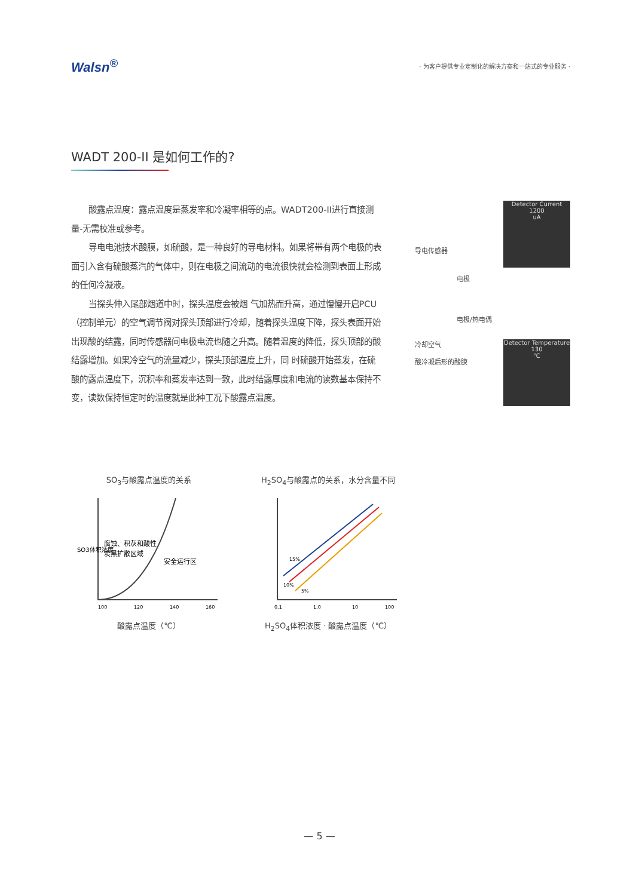Walsn<sup>®</sup>
· 为客户提供专业定制化的解决方案和一站式的专业服务 ·
WADT 200-II 是如何工作的?
酸露点温度：露点温度是蒸发率和冷凝率相等的点。WADT200-II进行直接测量-无需校准或参考。
导电电池技术酸膜，如硫酸，是一种良好的导电材料。如果将带有两个电极的表面引入含有硫酸蒸汽的气体中，则在电极之间流动的电流很快就会检测到表面上形成的任何冷凝液。
当探头伸入尾部烟道中时，探头温度会被烟 气加热而升高，通过慢慢开启PCU（控制单元）的空气调节阀对探头顶部进行冷却，随着探头温度下降，探头表面开始出现酸的结露，同时传感器间电极电流也随之升高。随着温度的降低，探头顶部的酸结露增加。如果冷空气的流量减少，探头顶部温度上升，同 时硫酸开始蒸发，在硫酸的露点温度下，沉积率和蒸发率达到一致，此时结露厚度和电流的读数基本保持不变，读数保持恒定时的温度就是此种工况下酸露点温度。
导电传感器
Detector Current
1200
uA
电极
电极/热电偶
冷却空气
酸冷凝后形的酸膜
Detector Temperature
130
℃
SO<sub>3</sub>与酸露点温度的关系
SO3体积浓度
腐蚀、积灰和酸性
炭黑扩散区域
安全运行区
100
120
140
160
酸露点温度（℃）
H<sub>2</sub>SO<sub>4</sub>与酸露点的关系，水分含量不同
15%
10%
5%
0.1
1.0
10
100
H<sub>2</sub>SO<sub>4</sub>体积浓度 · 酸露点温度（℃）
— 5 —